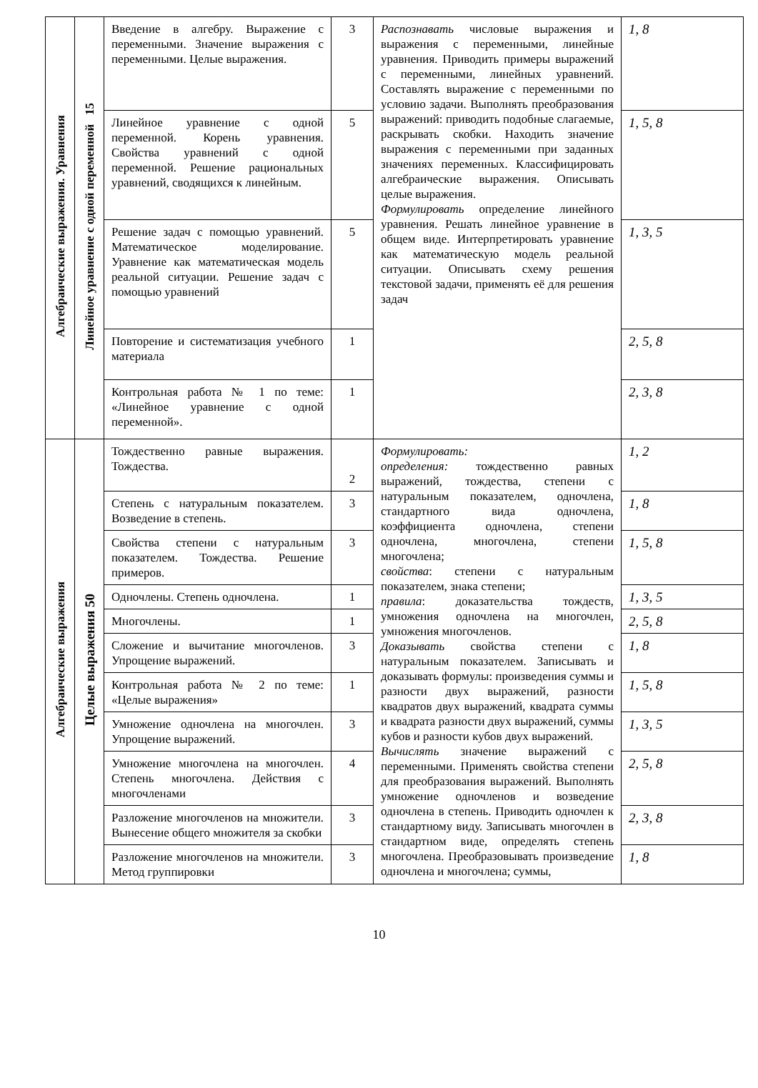| Алгебраические выражения. Уравнения | Линейное уравнение с одной переменной 15 | Введение в алгебру. Выражение с переменными. Значение выражения с переменными. Целые выражения. | 3 | Распознавать числовые выражения и выражения с переменными, линейные уравнения. Приводить примеры выражений с переменными, линейных уравнений. Составлять выражение с переменными по условию задачи. Выполнять преобразования выражений: приводить подобные слагаемые, раскрывать скобки. Находить значение выражения с переменными при заданных значениях переменных. Классифицировать алгебраические выражения. Описывать целые выражения. Формулировать определение линейного уравнения. Решать линейное уравнение в общем виде. Интерпретировать уравнение как математическую модель реальной ситуации. Описывать схему решения текстовой задачи, применять её для решения задач | 1, 8 |
| | | Линейное уравнение с одной переменной. Корень уравнения. Свойства уравнений с одной переменной. Решение рациональных уравнений, сводящихся к линейным. | 5 | | 1, 5, 8 |
| | | Решение задач с помощью уравнений. Математическое моделирование. Уравнение как математическая модель реальной ситуации. Решение задач с помощью уравнений | 5 | | 1, 3, 5 |
| | | Повторение и систематизация учебного материала | 1 | | 2, 5, 8 |
| | | Контрольная работа № 1 по теме: «Линейное уравнение с одной переменной». | 1 | | 2, 3, 8 |
| Алгебраические выражения | Целые выражения 50 | Тождественно равные выражения. Тождества. | 2 | Формулировать: определения: тождественно равных выражений, тождества, степени с натуральным показателем, одночлена, стандартного вида одночлена, коэффициента одночлена, степени одночлена, многочлена, степени многочлена; свойства : степени с натуральным показателем, знака степени; правила : доказательства тождеств, умножения одночлена на многочлен, умножения многочленов. Доказывать свойства степени с натуральным показателем. Записывать и доказывать формулы: произведения суммы и разности двух выражений, разности квадратов двух выражений, квадрата суммы и квадрата разности двух выражений, суммы кубов и разности кубов двух выражений. Вычислять значение выражений с переменными. Применять свойства степени для преобразования выражений. Выполнять умножение одночленов и возведение одночлена в степень. Приводить одночлен к стандартному виду. Записывать многочлен в стандартном виде, определять степень многочлена. Преобразовывать произведение одночлена и многочлена; суммы, | 1, 2 |
| | | Степень с натуральным показателем. Возведение в степень. | 3 | | 1, 8 |
| | | Свойства степени с натуральным показателем. Тождества. Решение примеров. | 3 | | 1, 5, 8 |
| | | Одночлены. Степень одночлена. | 1 | | 1, 3, 5 |
| | | Многочлены. | 1 | | 2, 5, 8 |
| | | Сложение и вычитание многочленов. Упрощение выражений. | 3 | | 1, 8 |
| | | Контрольная работа № 2 по теме: «Целые выражения» | 1 | | 1, 5, 8 |
| | | Умножение одночлена на многочлен. Упрощение выражений. | 3 | | 1, 3, 5 |
| | | Умножение многочлена на многочлен. Степень многочлена. Действия с многочленами | 4 | | 2, 5, 8 |
| | | Разложение многочленов на множители. Вынесение общего множителя за скобки | 3 | | 2, 3, 8 |
| | | Разложение многочленов на множители. Метод группировки | 3 | | 1, 8 |
10